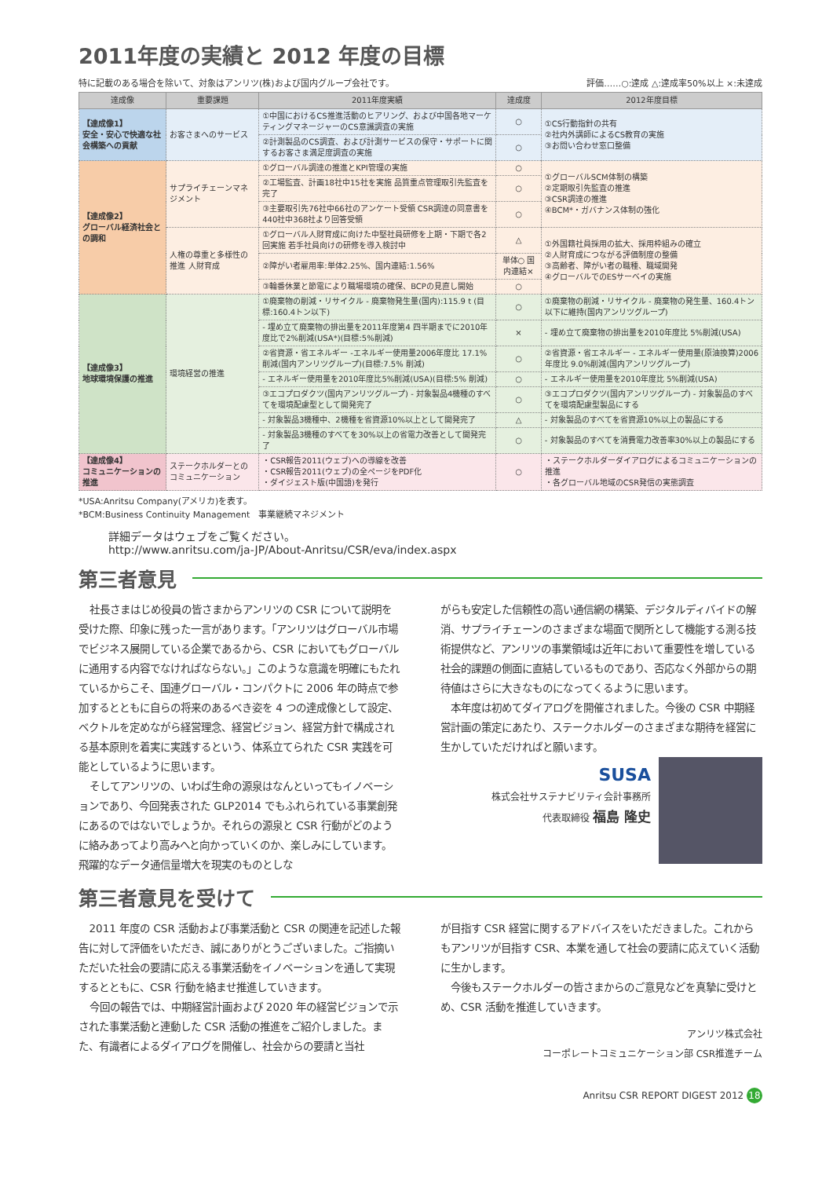2011年度の実績と 2012 年度の目標
特に記載のある場合を除いて、対象はアンリツ(株)および国内グループ会社です。 評価……○:達成 △:達成率50%以上 ×:未達成
| 達成像 | 重要課題 | 2011年度実績 | 達成度 | 2012年度目標 |
| --- | --- | --- | --- | --- |
| 【達成像1】 安全・安心で快適な社会構築への貢献 | お客さまへのサービス | ①中国におけるCS推進活動のヒアリング、および中国各地マーケティングマネージャーのCS意識調査の実施 | ○ | ①CS行動指針の共有 ②社内外講師によるCS教育の実施 ③お問い合わせ窓口整備 |
| | | ②計測製品のCS調査、および計測サービスの保守・サポートに関するお客さま満足度調査の実施 | ○ | |
| 【達成像2】 グローバル経済社会との調和 | サプライチェーンマネジメント | ①グローバル調達の推進とKPI管理の実施 | ○ | ①グローバルSCM体制の構築 ②定期取引先監査の推進 ③CSR調達の推進 ④BCM*・ガバナンス体制の強化 |
| | | ②工場監査、計画18社中15社を実施 品質重点管理取引先監査を完了 | ○ | |
| | | ③主要取引先76社中66社のアンケート受領 CSR調達の同意書を440社中368社より回答受領 | ○ | |
| | 人権の尊重と多様性の推進 人財育成 | ①グローバル人財育成に向けた中堅社員研修を上期・下期で各2回実施 若手社員向けの研修を導入検討中 | △ | ①外国籍社員採用の拡大、採用枠組みの確立 ②人財育成につながる評価制度の整備 ③高齢者、障がい者の職種、職域開発 ④グローバルでのESサーベイの実施 |
| | | ②障がい者雇用率:単体2.25%、国内連結:1.56% | 単体○ 国内連結× | |
| | | ③輪番休業と節電により職場環境の確保、BCPの見直し開始 | ○ | |
| 【達成像3】 地球環境保護の推進 | 環境経営の推進 | ①廃棄物の削減・リサイクル - 廃棄物発生量(国内):115.9 t (目標:160.4トン以下) | ○ | ①廃棄物の削減・リサイクル - 廃棄物の発生量、160.4トン以下に維持(国内アンリツグループ) |
| | | - 埋め立て廃棄物の排出量を2011年度第4 四半期までに2010年度比で2%削減(USA*)(目標:5%削減) | × | - 埋め立て廃棄物の排出量を2010年度比 5%削減(USA) |
| | | ②省資源・省エネルギー -エネルギー使用量2006年度比 17.1% 削減(国内アンリツグループ)(目標:7.5% 削減) | ○ | ②省資源・省エネルギー - エネルギー使用量(原油換算)2006年度比 9.0%削減(国内アンリツグループ) |
| | | - エネルギー使用量を2010年度比5%削減(USA)(目標:5% 削減) | ○ | - エネルギー使用量を2010年度比 5%削減(USA) |
| | | ③エコプロダクツ(国内アンリツグループ) - 対象製品4機種のすべてを環境配慮型として開発完了 | ○ | ③エコプロダクツ(国内アンリツグループ) - 対象製品のすべてを環境配慮型製品にする |
| | | - 対象製品3機種中、2機種を省資源10%以上として開発完了 | △ | - 対象製品のすべてを省資源10%以上の製品にする |
| | | - 対象製品3機種のすべてを30%以上の省電力改善として開発完了 | ○ | - 対象製品のすべてを消費電力改善率30%以上の製品にする |
| 【達成像4】 コミュニケーションの推進 | ステークホルダーとのコミュニケーション | ・CSR報告2011(ウェブ)への導線を改善 ・CSR報告2011(ウェブ)の全ページをPDF化 ・ダイジェスト版(中国語)を発行 | ○ | ・ステークホルダーダイアログによるコミュニケーションの推進 ・各グローバル地域のCSR発信の実態調査 |
*USA:Anritsu Company(アメリカ)を表す。
*BCM:Business Continuity Management　事業継続マネジメント
詳細データはウェブをご覧ください。
http://www.anritsu.com/ja-JP/About-Anritsu/CSR/eva/index.aspx
第三者意見
社長さまはじめ役員の皆さまからアンリツの CSR について説明を受けた際、印象に残った一言があります。「アンリツはグローバル市場でビジネス展開している企業であるから、CSR においてもグローバルに通用する内容でなければならない。」このような意識を明確にもたれているからこそ、国連グローバル・コンパクトに 2006 年の時点で参加するとともに自らの将来のあるべき姿を 4 つの達成像として設定、ベクトルを定めながら経営理念、経営ビジョン、経営方針で構成される基本原則を着実に実践するという、体系立てられた CSR 実践を可能としているように思います。
そしてアンリツの、いわば生命の源泉はなんといってもイノベーションであり、今回発表された GLP2014 でもふれられている事業創発にあるのではないでしょうか。それらの源泉と CSR 行動がどのように絡みあってより高みへと向かっていくのか、楽しみにしています。飛躍的なデータ通信量増大を現実のものとしな
がらも安定した信頼性の高い通信網の構築、デジタルディバイドの解消、サプライチェーンのさまざまな場面で関所として機能する測る技術提供など、アンリツの事業領域は近年において重要性を増している社会的課題の側面に直結しているものであり、否応なく外部からの期待値はさらに大きなものになってくるように思います。
本年度は初めてダイアログを開催されました。今後の CSR 中期経営計画の策定にあたり、ステークホルダーのさまざまな期待を経営に生かしていただければと願います。
SUSA
株式会社サステナビリティ会計事務所
代表取締役 福島 隆史
第三者意見を受けて
2011 年度の CSR 活動および事業活動と CSR の関連を記述した報告に対して評価をいただき、誠にありがとうございました。ご指摘いただいた社会の要請に応える事業活動をイノベーションを通して実現するとともに、CSR 行動を絡ませ推進していきます。
今回の報告では、中期経営計画および 2020 年の経営ビジョンで示された事業活動と連動した CSR 活動の推進をご紹介しました。また、有識者によるダイアログを開催し、社会からの要請と当社
が目指す CSR 経営に関するアドバイスをいただきました。これからもアンリツが目指す CSR、本業を通して社会の要請に応えていく活動に生かします。
今後もステークホルダーの皆さまからのご意見などを真摯に受けとめ、CSR 活動を推進していきます。
アンリツ株式会社
コーポレートコミュニケーション部 CSR推進チーム
Anritsu CSR REPORT DIGEST 2012 18